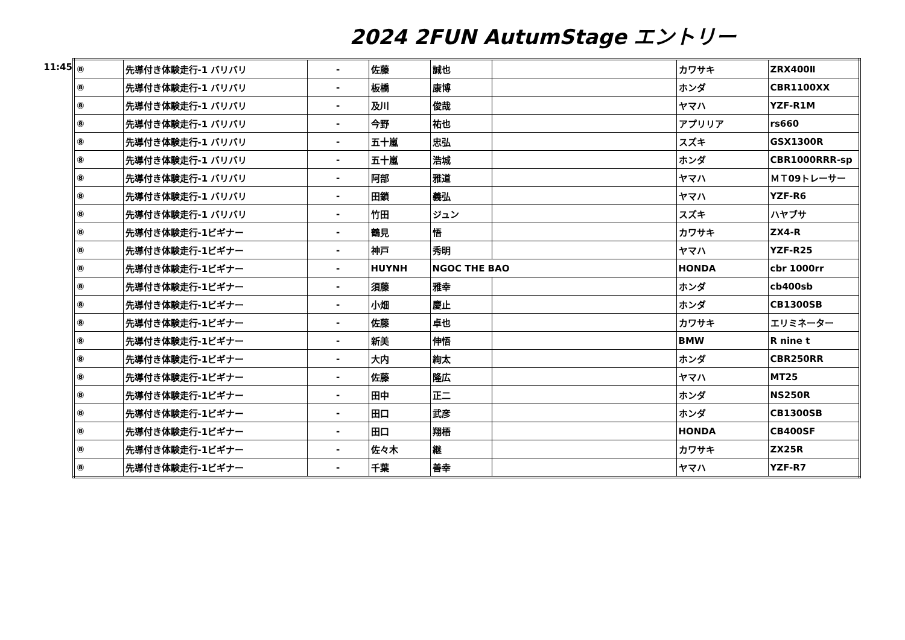2024 2FUN AutumStage エントリー
11:45
| ⑧ | 先導付き体験走行-1 バリバリ | - | 佐藤 | 誠也 | | カワサキ | ZRX400Ⅱ |
| ⑧ | 先導付き体験走行-1 バリバリ | - | 板橋 | 康博 | | ホンダ | CBR1100XX |
| ⑧ | 先導付き体験走行-1 バリバリ | - | 及川 | 俊哉 | | ヤマハ | YZF-R1M |
| ⑧ | 先導付き体験走行-1 バリバリ | - | 今野 | 祐也 | | アプリリア | rs660 |
| ⑧ | 先導付き体験走行-1 バリバリ | - | 五十嵐 | 忠弘 | | スズキ | GSX1300R |
| ⑧ | 先導付き体験走行-1 バリバリ | - | 五十嵐 | 浩城 | | ホンダ | CBR1000RRR-sp |
| ⑧ | 先導付き体験走行-1 バリバリ | - | 阿部 | 雅道 | | ヤマハ | ＭＴ09トレーサー |
| ⑧ | 先導付き体験走行-1 バリバリ | - | 田鎖 | 義弘 | | ヤマハ | YZF-R6 |
| ⑧ | 先導付き体験走行-1 バリバリ | - | 竹田 | ジュン | | スズキ | ハヤブサ |
| ⑧ | 先導付き体験走行-1ビギナー | - | 鶴見 | 悟 | | カワサキ | ZX4-R |
| ⑧ | 先導付き体験走行-1ビギナー | - | 神戸 | 秀明 | | ヤマハ | YZF-R25 |
| ⑧ | 先導付き体験走行-1ビギナー | - | HUYNH | NGOC THE BAO | | HONDA | cbr 1000rr |
| ⑧ | 先導付き体験走行-1ビギナー | - | 須藤 | 雅幸 | | ホンダ | cb400sb |
| ⑧ | 先導付き体験走行-1ビギナー | - | 小畑 | 慶止 | | ホンダ | CB1300SB |
| ⑧ | 先導付き体験走行-1ビギナー | - | 佐藤 | 卓也 | | カワサキ | エリミネーター |
| ⑧ | 先導付き体験走行-1ビギナー | - | 新美 | 伸悟 | | BMW | R nine t |
| ⑧ | 先導付き体験走行-1ビギナー | - | 大内 | 絢太 | | ホンダ | CBR250RR |
| ⑧ | 先導付き体験走行-1ビギナー | - | 佐藤 | 隆広 | | ヤマハ | MT25 |
| ⑧ | 先導付き体験走行-1ビギナー | - | 田中 | 正二 | | ホンダ | NS250R |
| ⑧ | 先導付き体験走行-1ビギナー | - | 田口 | 武彦 | | ホンダ | CB1300SB |
| ⑧ | 先導付き体験走行-1ビギナー | - | 田口 | 翔梧 | | HONDA | CB400SF |
| ⑧ | 先導付き体験走行-1ビギナー | - | 佐々木 | 継 | | カワサキ | ZX25R |
| ⑧ | 先導付き体験走行-1ビギナー | - | 千葉 | 善幸 | | ヤマハ | YZF-R7 |